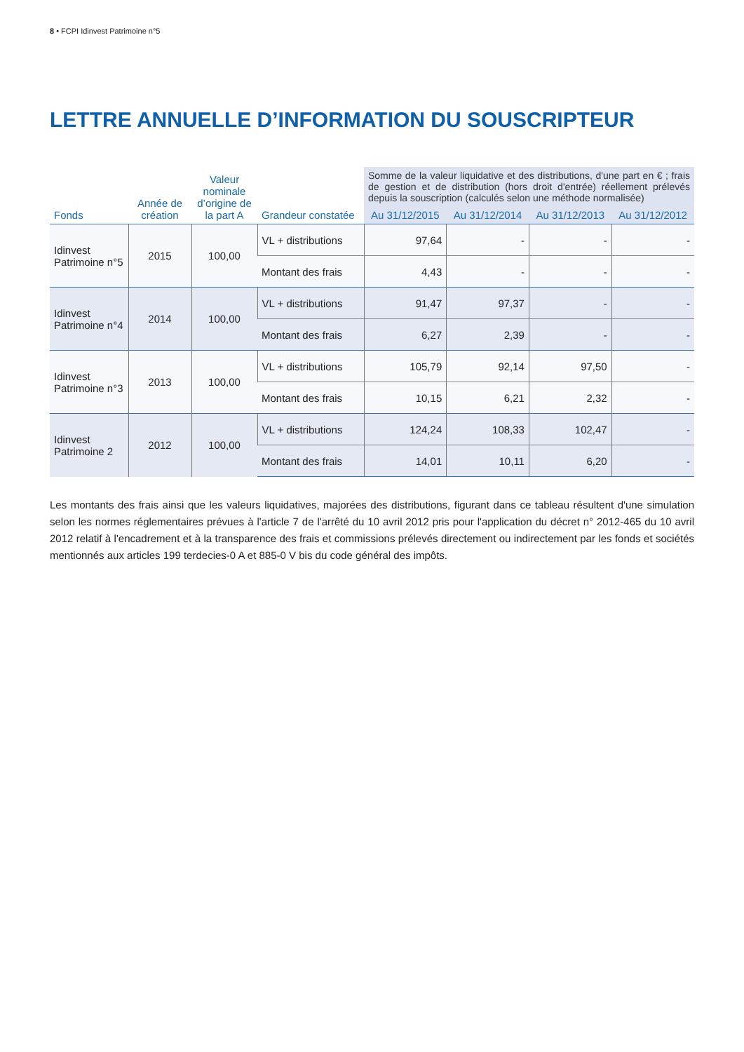8 • FCPI Idinvest Patrimoine n°5
LETTRE ANNUELLE D’INFORMATION DU SOUSCRIPTEUR
| Fonds | Année de création | Valeur nominale d’origine de la part A | Grandeur constatée | Somme de la valeur liquidative et des distributions, d'une part en € ; frais de gestion et de distribution (hors droit d'entrée) réellement prélevés depuis la souscription (calculés selon une méthode normalisée) | | | |
| --- | --- | --- | --- | --- | --- | --- | --- |
| | | | | Au 31/12/2015 | Au 31/12/2014 | Au 31/12/2013 | Au 31/12/2012 |
| Idinvest Patrimoine n°5 | 2015 | 100,00 | VL + distributions | 97,64 | - | - | - |
| | | | Montant des frais | 4,43 | - | - | - |
| Idinvest Patrimoine n°4 | 2014 | 100,00 | VL + distributions | 91,47 | 97,37 | - | - |
| | | | Montant des frais | 6,27 | 2,39 | - | - |
| Idinvest Patrimoine n°3 | 2013 | 100,00 | VL + distributions | 105,79 | 92,14 | 97,50 | - |
| | | | Montant des frais | 10,15 | 6,21 | 2,32 | - |
| Idinvest Patrimoine 2 | 2012 | 100,00 | VL + distributions | 124,24 | 108,33 | 102,47 | - |
| | | | Montant des frais | 14,01 | 10,11 | 6,20 | - |
Les montants des frais ainsi que les valeurs liquidatives, majorées des distributions, figurant dans ce tableau résultent d'une simulation selon les normes réglementaires prévues à l'article 7 de l'arrêté du 10 avril 2012 pris pour l'application du décret n° 2012-465 du 10 avril 2012 relatif à l'encadrement et à la transparence des frais et commissions prélevés directement ou indirectement par les fonds et sociétés mentionnés aux articles 199 terdecies-0 A et 885-0 V bis du code général des impôts.